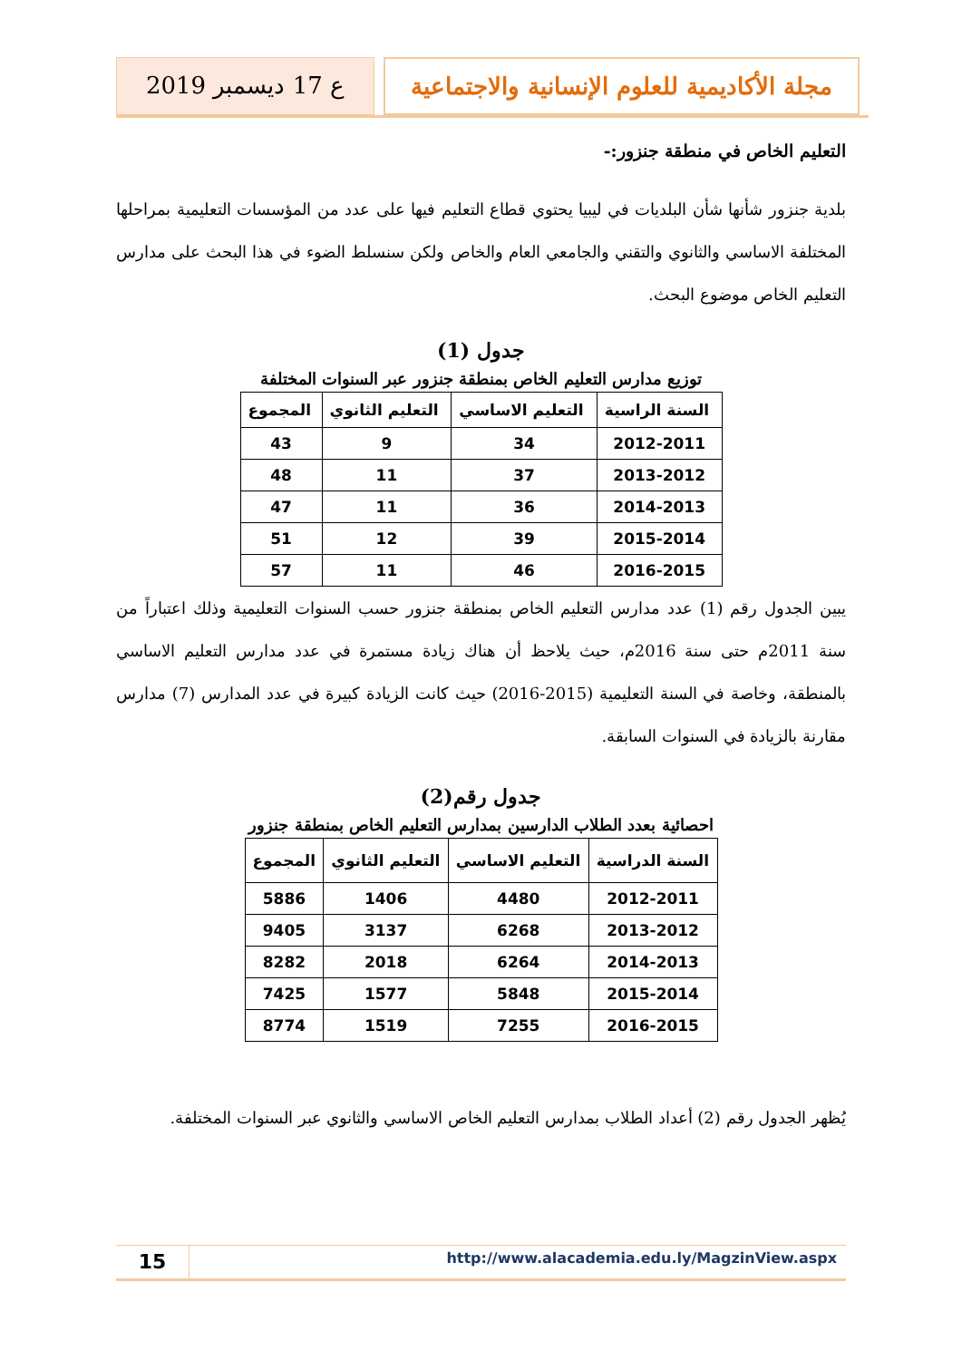مجلة الأكاديمية للعلوم الإنسانية والاجتماعية
ع 17 ديسمبر 2019
التعليم الخاص في منطقة جنزور:-
بلدية جنزور شأنها شأن البلديات في ليبيا يحتوي قطاع التعليم فيها على عدد من المؤسسات التعليمية بمراحلها المختلفة الاساسي والثانوي والتقني والجامعي العام والخاص ولكن سنسلط الضوء في هذا البحث على مدارس التعليم الخاص موضوع البحث.
جدول (1)
توزيع مدارس التعليم الخاص بمنطقة جنزور عبر السنوات المختلفة
| السنة الراسية | التعليم الاساسي | التعليم الثانوي | المجموع |
| --- | --- | --- | --- |
| 2012-2011 | 34 | 9 | 43 |
| 2013-2012 | 37 | 11 | 48 |
| 2014-2013 | 36 | 11 | 47 |
| 2015-2014 | 39 | 12 | 51 |
| 2016-2015 | 46 | 11 | 57 |
يبين الجدول رقم (1) عدد مدارس التعليم الخاص بمنطقة جنزور حسب السنوات التعليمية وذلك اعتباراً من سنة 2011م حتى سنة 2016م، حيث يلاحظ أن هناك زيادة مستمرة في عدد مدارس التعليم الاساسي بالمنطقة، وخاصة في السنة التعليمية (2015-2016) حيث كانت الزيادة كبيرة في عدد المدارس (7) مدارس مقارنة بالزيادة في السنوات السابقة.
جدول رقم(2)
احصائية بعدد الطلاب الدارسين بمدارس التعليم الخاص بمنطقة جنزور
| السنة الدراسية | التعليم الاساسي | التعليم الثانوي | المجموع |
| --- | --- | --- | --- |
| 2012-2011 | 4480 | 1406 | 5886 |
| 2013-2012 | 6268 | 3137 | 9405 |
| 2014-2013 | 6264 | 2018 | 8282 |
| 2015-2014 | 5848 | 1577 | 7425 |
| 2016-2015 | 7255 | 1519 | 8774 |
يُظهر الجدول رقم (2) أعداد الطلاب بمدارس التعليم الخاص الاساسي والثانوي عبر السنوات المختلفة.
http://www.alacademia.edu.ly/MagzinView.aspx
15